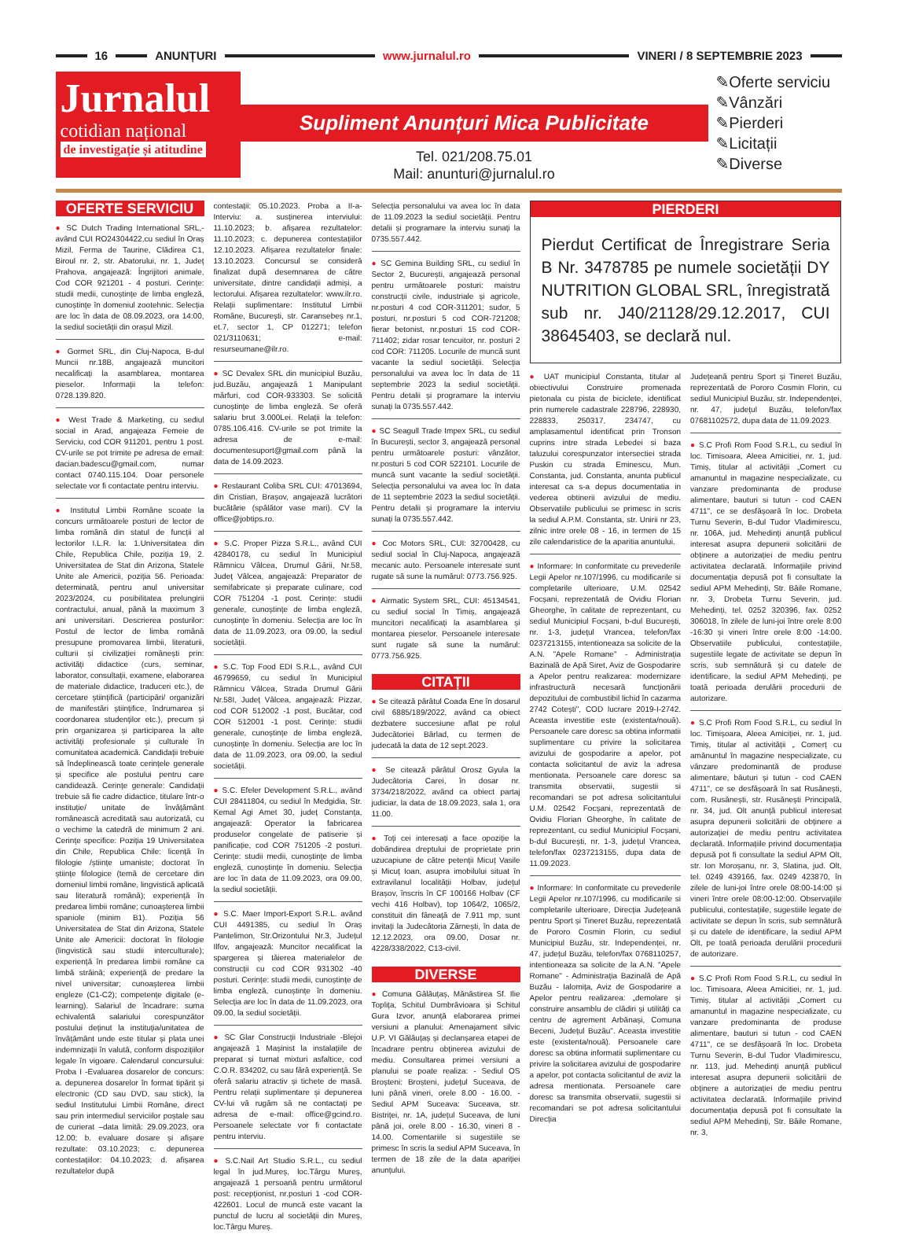16 ANUNȚURI www.jurnalul.ro VINERI / 8 SEPTEMBRIE 2023
Jurnalul
cotidian național
de investigație și atitudine
Supliment Anunțuri Mica Publicitate
Tel. 021/208.75.01
Mail: anunturi@jurnalul.ro
✎Oferte serviciu
✎Vânzări
✎Pierderi
✎Licitații
✎Diverse
OFERTE SERVICIU
● SC Dutch Trading International SRL,- având CUI RO24304422,cu sediul în Oraș Mizil, Ferma de Taurine, Clădirea C1, Biroul nr. 2, str. Abatorului, nr. 1, Județ Prahova, angajează: Îngrijitori animale, Cod COR 921201 - 4 posturi. Cerințe: studii medii, cunoștințe de limba engleză, cunoștințe în domeniul zootehnic. Selecția are loc în data de 08.09.2023, ora 14:00, la sediul societății din orașul Mizil.
● Gormet SRL, din Cluj-Napoca, B-dul Muncii nr.18B, angajează muncitori necalificați la asamblarea, montarea pieselor. Informații la telefon: 0728.139.820.
● West Trade & Marketing, cu sediul social in Arad, angajeaza Femeie de Serviciu, cod COR 911201, pentru 1 post. CV-urile se pot trimite pe adresa de email: dacian.badescu@gmail.com, numar contact 0740.115.104. Doar personele selectate vor fi contactate pentru interviu.
● Institutul Limbii Române scoate la concurs următoarele posturi de lector de limba română din statul de funcții al lectorilor I.L.R. la: 1.Universitatea din Chile, Republica Chile, poziția 19, 2. Universitatea de Stat din Arizona, Statele Unite ale Americii, poziția 56. Perioada: determinată, pentru anul universitar 2023/2024, cu posibilitatea prelungirii contractului, anual, până la maximum 3 ani universitari. Descrierea posturilor: Postul de lector de limba română presupune promovarea limbii, literaturii, culturii și civilizației românești prin: activități didactice (curs, seminar, laborator, consultații, examene, elaborarea de materiale didactice, traduceri etc.), de cercetare științifică (participări/ organizări de manifestări științifice, îndrumarea și coordonarea studenților etc.), precum și prin organizarea și participarea la alte activități profesionale și culturale în comunitatea academică. Candidații trebuie să îndeplinească toate cerințele generale și specifice ale postului pentru care candidează. Cerințe generale: Candidații trebuie să fie cadre didactice, titulare într-o instituție/ unitate de învățământ românească acreditată sau autorizată, cu o vechime la catedră de minimum 2 ani. Cerințe specifice: Poziția 19 Universitatea din Chile, Republica Chile: licență în filologie /științe umaniste; doctorat în științe filologice (temă de cercetare din domeniul limbii române, lingvistică aplicată sau literatură română); experiență în predarea limbii române; cunoașterea limbii spaniole (minim B1). Poziția 56 Universitatea de Stat din Arizona, Statele Unite ale Americii: doctorat în filologie (lingvistică sau studii interculturale); experiență în predarea limbii române ca limbă străină; experiență de predare la nivel universitar; cunoașterea limbii engleze (C1-C2); competențe digitale (e-learning). Salariul de încadrare: suma echivalentă salariului corespunzător postului deținut la instituția/unitatea de învățământ unde este titular și plata unei indemnizații în valută, conform dispozițiilor legale în vigoare. Calendarul concursului: Proba I -Evaluarea dosarelor de concurs: a. depunerea dosarelor în format tipărit și electronic (CD sau DVD, sau stick), la sediul Institutului Limbii Române, direct sau prin intermediul serviciilor poștale sau de curierat –data limită: 29.09.2023, ora 12.00; b. evaluare dosare și afișare rezultate: 03.10.2023; c. depunerea contestațiilor: 04.10.2023; d. afișarea rezultatelor după
contestații: 05.10.2023. Proba a II-a- Interviu: a. susținerea interviului: 11.10.2023; b. afișarea rezultatelor: 11.10.2023; c. depunerea contestațiilor 12.10.2023. Afișarea rezultatelor finale: 13.10.2023. Concursul se consideră finalizat după desemnarea de către universitate, dintre candidații admiși, a lectorului. Afișarea rezultatelor: www.ilr.ro. Relații suplimentare: Institutul Limbii Române, București, str. Caransebeș nr.1, et.7, sector 1, CP 012271; telefon 021/3110631; e-mail: resurseumane@ilr.ro.
● SC Devalex SRL din municipiul Buzău, jud.Buzău, angajează 1 Manipulant mărfuri, cod COR-933303. Se solicită cunoștințe de limba engleză. Se oferă salariu brut 3.000Lei. Relații la telefon: 0785.106.416. CV-urile se pot trimite la adresa de e-mail: documentesuport@gmail.com până la data de 14.09.2023.
● Restaurant Coliba SRL CUI: 47013694, din Cristian, Brașov, angajează lucrători bucătărie (spălător vase mari). CV la office@jobtips.ro.
● S.C. Proper Pizza S.R.L., având CUI 42840178, cu sediul în Municipiul Râmnicu Vâlcea, Drumul Gării, Nr.58, Județ Vâlcea, angajează: Preparator de semifabricate și preparate culinare, cod COR 751204 -1 post. Cerințe: studii generale, cunoștințe de limba engleză, cunoștințe în domeniu. Selecția are loc în data de 11.09.2023, ora 09.00, la sediul societății.
● S.C. Top Food EDI S.R.L., având CUI 46799659, cu sediul în Municipiul Râmnicu Vâlcea, Strada Drumul Gării Nr.58I, Județ Vâlcea, angajează: Pizzar, cod COR 512002 -1 post, Bucătar, cod COR 512001 -1 post. Cerințe: studii generale, cunoștințe de limba engleză, cunoștințe în domeniu. Selecția are loc în data de 11.09.2023, ora 09.00, la sediul societății.
● S.C. Efeler Development S.R.L., având CUI 28411804, cu sediul în Medgidia, Str. Kemal Agi Amet 30, județ Constanța, angajează: Operator la fabricarea produselor congelate de patiserie și panificație, cod COR 751205 -2 posturi. Cerințe: studii medii, cunoștințe de limba engleză, cunoștințe în domeniu. Selecția are loc în data de 11.09.2023, ora 09.00, la sediul societății.
● S.C. Maer Import-Export S.R.L. având CUI 4491385, cu sediul în Oraș Pantelimon, Str.Orizontului Nr.3, Județul Ilfov, angajează: Muncitor necalificat la spargerea și tăierea materialelor de construcții cu cod COR 931302 -40 posturi. Cerințe: studii medii, cunoștințe de limba engleză, cunoștințe în domeniu. Selecția are loc în data de 11.09.2023, ora 09.00, la sediul societății.
● SC Glar Construcții Industriale -Blejoi angajează 1 Mașinist la instalațiile de preparat și turnat mixturi asfaltice, cod C.O.R. 834202, cu sau fără experiență. Se oferă salariu atractiv și tichete de masă. Pentru relații suplimentare și depunerea CV-lui vă rugăm să ne contactați pe adresa de e-mail: office@gcind.ro. Persoanele selectate vor fi contactate pentru interviu.
● S.C.Nail Art Studio S.R.L., cu sediul legal în jud.Mureș, loc.Târgu Mureș, angajează 1 persoană pentru următorul post: recepționist, nr.posturi 1 -cod COR-422601. Locul de muncă este vacant la punctul de lucru al societății din Mureș, loc.Târgu Mureș.
Selecția personalului va avea loc în data de 11.09.2023 la sediul societății. Pentru detalii și programare la interviu sunați la 0735.557.442.
● SC Gemina Building SRL, cu sediul în Sector 2, București, angajează personal pentru următoarele posturi: maistru construcții civile, industriale și agricole, nr.posturi 4 cod COR-311201; sudor, 5 posturi, nr.posturi 5 cod COR-721208; fierar betonist, nr.posturi 15 cod COR-711402; zidar rosar tencuitor, nr. posturi 2 cod COR: 711205. Locurile de muncă sunt vacante la sediul societății. Selecția personalului va avea loc în data de 11 septembrie 2023 la sediul societății. Pentru detalii și programare la interviu sunați la 0735.557.442.
● SC Seagull Trade Impex SRL, cu sediul în București, sector 3, angajează personal pentru următoarele posturi: vânzător, nr.posturi 5 cod COR 522101. Locurile de muncă sunt vacante la sediul societății. Selecția personalului va avea loc în data de 11 septembrie 2023 la sediul societății. Pentru detalii și programare la interviu sunați la 0735.557.442.
● Coc Motors SRL, CUI: 32700428, cu sediul social în Cluj-Napoca, angajează mecanic auto. Persoanele interesate sunt rugate să sune la numărul: 0773.756.925.
● Airmatic System SRL, CUI: 45134541, cu sediul social în Timiș, angajează muncitori necalificați la asamblarea și montarea pieselor. Persoanele interesate sunt rugate să sune la numărul: 0773.756.925.
CITAȚII
● Se citează pârâtul Coada Ene în dosarul civil 6885/189/2022, având ca obiect dezbatere succesiune aflat pe rolul Judecătoriei Bârlad, cu termen de judecată la data de 12 sept.2023.
● Se citează pârâtul Orosz Gyula la Judecătoria Carei, în dosar nr. 3734/218/2022, având ca obiect partaj judiciar, la data de 18.09.2023, sala 1, ora 11.00.
● Toți cei interesați a face opoziție la dobândirea dreptului de proprietate prin uzucapiune de către petenții Micuț Vasile și Micuț Ioan, asupra imobilului situat în extravilanul localității Holbav, județul Brașov, înscris în CF 100166 Holbav (CF vechi 416 Holbav), top 1064/2, 1065/2, constituit din fâneață de 7.911 mp, sunt invitați la Judecătoria Zărnești, în data de 12.12.2023, ora 09.00, Dosar nr. 4228/338/2022, C13-civil.
DIVERSE
● Comuna Gălăuțaș, Mănăstirea Sf. Ilie Toplița, Schitul Dumbrăvioara și Schitul Gura Izvor, anunță elaborarea primei versiuni a planului: Amenajament silvic U.P. VI Gălăuțaș și declanșarea etapei de încadrare pentru obținerea avizului de mediu. Consultarea primei versiuni a planului se poate realiza: - Sediul OS Broșteni: Broșteni, județul Suceava, de luni până vineri, orele 8.00 - 16.00. - Sediul APM Suceava: Suceava, str. Bistriței, nr. 1A, județul Suceava, de luni până joi, orele 8.00 - 16.30, vineri 8 - 14.00. Comentariile si sugestiile se primesc în scris la sediul APM Suceava, în termen de 18 zile de la data apariției anunțului.
PIERDERI
Pierdut Certificat de Înregistrare Seria B Nr. 3478785 pe numele societății DY NUTRITION GLOBAL SRL, înregistrată sub nr. J40/21128/29.12.2017, CUI 38645403, se declară nul.
● UAT municipiul Constanta, titular al obiectivului Construire promenada pietonala cu pista de biciclete, identificat prin numerele cadastrale 228796, 228930, 228833, 250317, 234747, cu amplasamentul identificat prin Tronson cuprins intre strada Lebedei si baza taluzului corespunzator intersectiei strada Puskin cu strada Eminescu, Mun. Constanta, jud. Constanta, anunta publicul interesat ca s-a depus documentatia in vederea obtinerii avizului de mediu. Observatiile publicului se primesc in scris la sediul A.P.M. Constanta, str. Unirii nr 23, zilnic intre orele 08 - 16, in termen de 15 zile calendaristice de la aparitia anuntului.
● Informare: In conformitate cu prevederile Legii Apelor nr.107/1996, cu modificarile si completarile ulterioare, U.M. 02542 Focșani, reprezentată de Ovidiu Florian Gheorghe, în calitate de reprezentant, cu sediul Municipiul Focșani, b-dul București, nr. 1-3, județul Vrancea, telefon/fax 0237213155, intentioneaza sa solicite de la A.N. "Apele Romane" - Administrația Bazinală de Apă Siret, Aviz de Gospodarire a Apelor pentru realizarea: modernizare infrastructură necesară funcționării depozitului de combustibil lichid în cazarma 2742 Cotești", COD lucrare 2019-I-2742. Aceasta investitie este (existenta/nouă). Persoanele care doresc sa obtina informatii suplimentare cu privire la solicitarea avizului de gospodarire a apelor, pot contacta solicitantul de aviz la adresa mentionata. Persoanele care doresc sa transmita observatii, sugestii si recomandari se pot adresa solicitantului U.M. 02542 Focșani, reprezentată de Ovidiu Florian Gheorghe, în calitate de reprezentant, cu sediul Municipiul Focșani, b-dul București, nr. 1-3, județul Vrancea, telefon/fax 0237213155, dupa data de 11.09.2023.
● Informare: In conformitate cu prevederile Legii Apelor nr.107/1996, cu modificarile si completarile ulterioare, Direcția Județeană pentru Sport și Tineret Buzău, reprezentată de Pororo Cosmin Florin, cu sediul Municipiul Buzău, str. Independenței, nr. 47, județul Buzău, telefon/fax 0768110257, intentioneaza sa solicite de la A.N. "Apele Romane" - Administrația Bazinală de Apă Buzău - Ialomița, Aviz de Gospodarire a Apelor pentru realizarea: „demolare și construire ansamblu de clădiri și utilități ca centru de agrement Arbănași, Comuna Beceni, Județul Buzău". Aceasta investitie este (existenta/nouă). Persoanele care doresc sa obtina informatii suplimentare cu privire la solicitarea avizului de gospodarire a apelor, pot contacta solicitantul de aviz la adresa mentionata. Persoanele care doresc sa transmita observatii, sugestii si recomandari se pot adresa solicitantului Direcția
Județeană pentru Sport și Tineret Buzău, reprezentată de Pororo Cosmin Florin, cu sediul Municipiul Buzău, str. Independenței, nr. 47, județul Buzău, telefon/fax 07681102572, dupa data de 11.09.2023.
● S.C Profi Rom Food S.R.L, cu sediul în loc. Timisoara, Aleea Amicitiei, nr. 1, jud. Timiș, titular al activității „Comert cu amanuntul in magazine nespecializate, cu vanzare predominanta de produse alimentare, bauturi si tutun - cod CAEN 4711", ce se desfășoară în loc. Drobeta Turnu Severin, B-dul Tudor Vladimirescu, nr. 106A, jud. Mehedinți anunță publicul interesat asupra depunerii solicitării de obținere a autorizației de mediu pentru activitatea declarată. Informațiile privind documentația depusă pot fi consultate la sediul APM Mehedinți, Str. Băile Romane, nr. 3, Drobeta Turnu Severin, jud. Mehedinți, tel. 0252 320396, fax. 0252 306018, în zilele de luni-joi între orele 8:00 -16:30 și vineri între orele 8:00 -14:00. Observatiile publicului, contestațiile, sugestiile legate de activitate se depun în scris, sub semnătură și cu datele de identificare, la sediul APM Mehedinți, pe toată perioada derulării procedurii de autorizare.
● S.C Profi Rom Food S.R.L, cu sediul în loc. Timișoara, Aleea Amiciției, nr. 1, jud. Timiș, titular al activității „ Comerț cu amănuntul în magazine nespecializate, cu vânzare predominantă de produse alimentare, băuturi și tutun - cod CAEN 4711", ce se desfășoară în sat Rusănești, com. Rusănești, str. Rusănești Principală, nr. 34, jud. Olt anunță publicul interesat asupra depunerii solicitării de obținere a autorizației de mediu pentru activitatea declarată. Informațiile privind documentația depusă pot fi consultate la sediul APM Olt, str. Ion Moroșanu, nr. 3, Slatina, jud. Olt, tel. 0249 439166, fax. 0249 423870, în zilele de luni-joi între orele 08:00-14:00 și vineri între orele 08:00-12:00. Observațiile publicului, contestațiile, sugestiile legate de activitate se depun în scris, sub semnătură și cu datele de identificare, la sediul APM Olt, pe toată perioada derulării procedurii de autorizare.
● S.C Profi Rom Food S.R.L, cu sediul în loc. Timisoara, Aleea Amicitiei, nr. 1, jud. Timiș, titular al activității „Comert cu amanuntul in magazine nespecializate, cu vanzare predominanta de produse alimentare, bauturi si tutun - cod CAEN 4711", ce se desfășoară în loc. Drobeta Turnu Severin, B-dul Tudor Vladimirescu, nr. 113, jud. Mehedinți anunță publicul interesat asupra depunerii solicitării de obținere a autorizației de mediu pentru activitatea declarată. Informațiile privind documentația depusă pot fi consultate la sediul APM Mehedinți, Str. Băile Romane, nr. 3,